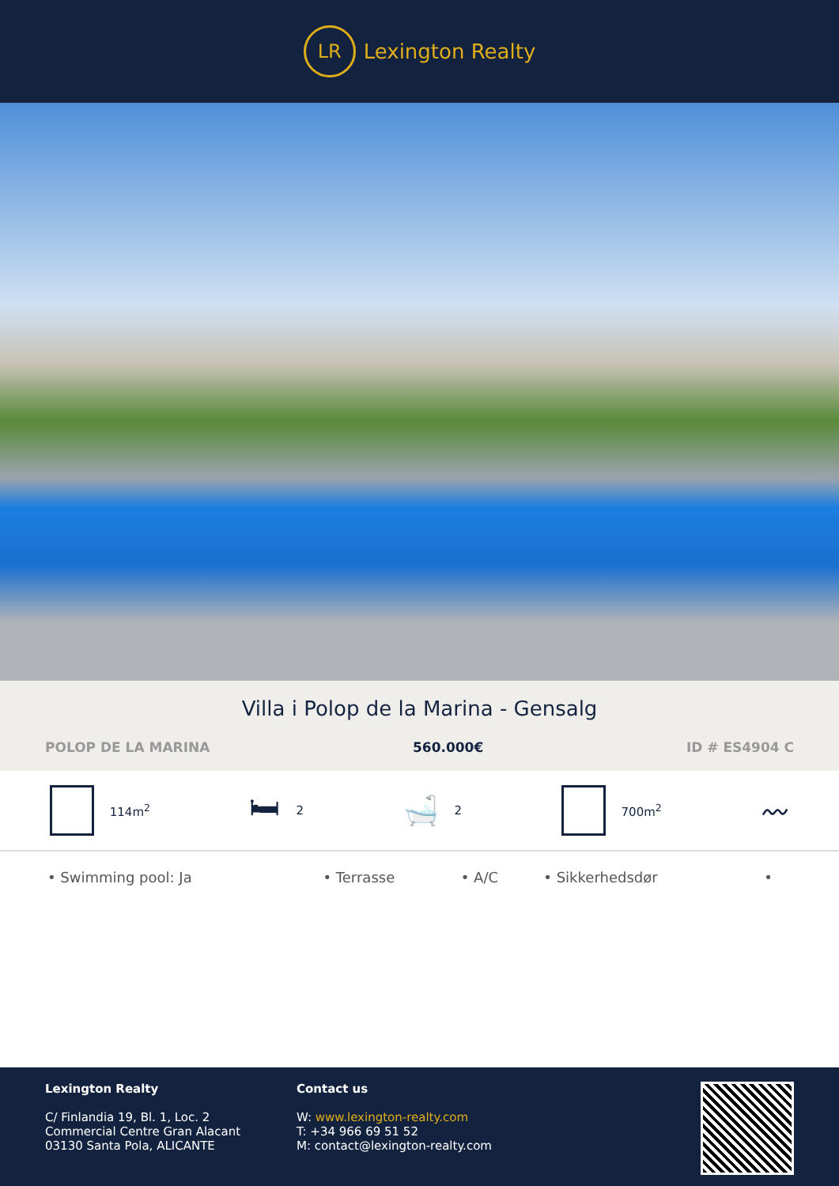LR
Lexington Realty
Villa i Polop de la Marina - Gensalg
POLOP DE LA MARINA 560.000€ ID # ES4904 C
114m<sup>2</sup>
🛏 2
🛁 2 700m<sup>2</sup>
〰
• Swimming pool: Ja • Terrasse • A/C • Sikkerhedsdør •
Lexington Realty
C/ Finlandia 19, Bl. 1, Loc. 2
Commercial Centre Gran Alacant
03130 Santa Pola, ALICANTE
Contact us
W: www.lexington-realty.com
T: +34 966 69 51 52
M: contact@lexington-realty.com